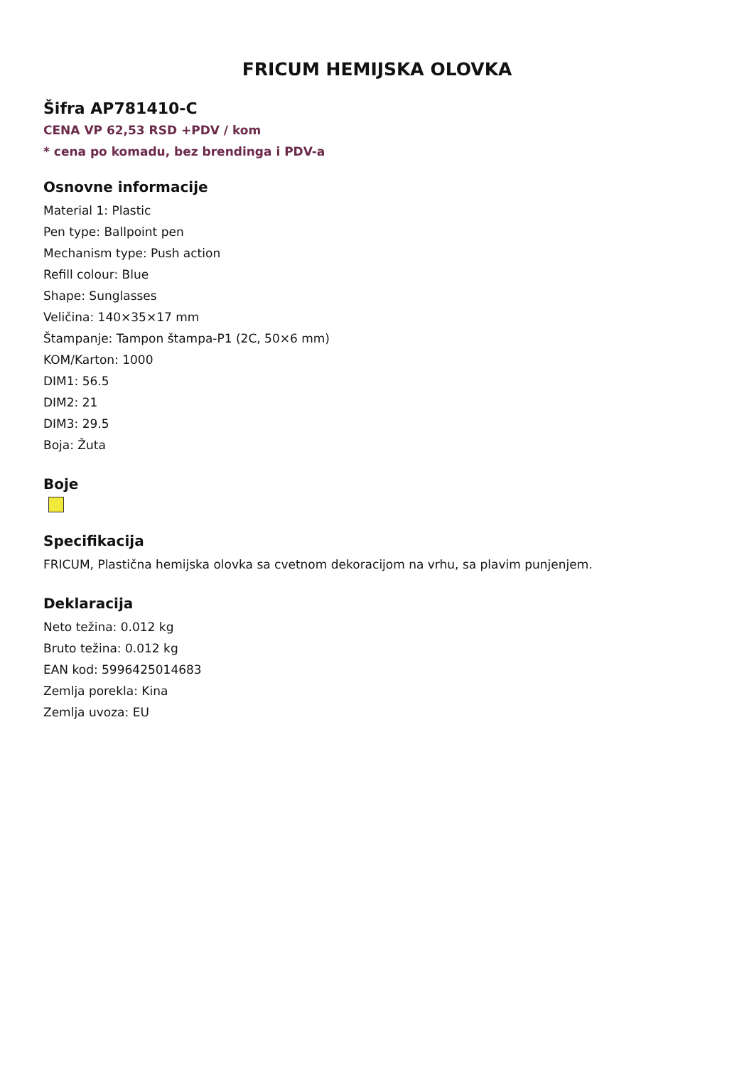FRICUM HEMIJSKA OLOVKA
Šifra AP781410-C
CENA VP 62,53 RSD +PDV / kom
* cena po komadu, bez brendinga i PDV-a
Osnovne informacije
Material 1: Plastic
Pen type: Ballpoint pen
Mechanism type: Push action
Refill colour: Blue
Shape: Sunglasses
Veličina: 140×35×17 mm
Štampanje: Tampon štampa-P1 (2C, 50×6 mm)
KOM/Karton: 1000
DIM1: 56.5
DIM2: 21
DIM3: 29.5
Boja: Žuta
Boje
Specifikacija
FRICUM, Plastična hemijska olovka sa cvetnom dekoracijom na vrhu, sa plavim punjenjem.
Deklaracija
Neto težina: 0.012 kg
Bruto težina: 0.012 kg
EAN kod: 5996425014683
Zemlja porekla: Kina
Zemlja uvoza: EU